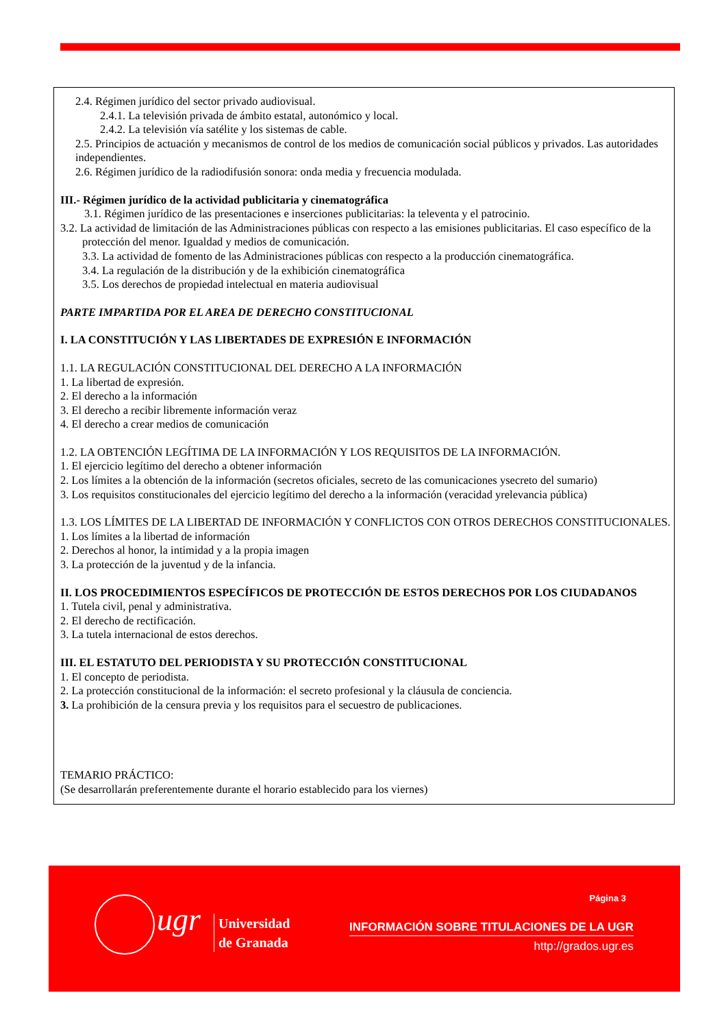2.4. Régimen jurídico del sector privado audiovisual.
2.4.1. La televisión privada de ámbito estatal, autonómico y local.
2.4.2. La televisión vía satélite y los sistemas de cable.
2.5. Principios de actuación y mecanismos de control de los medios de comunicación social públicos y privados. Las autoridades independientes.
2.6. Régimen jurídico de la radiodifusión sonora: onda media y frecuencia modulada.
III.- Régimen jurídico de la actividad publicitaria y cinematográfica
3.1. Régimen jurídico de las presentaciones e inserciones publicitarias: la televenta y el patrocinio.
3.2. La actividad de limitación de las Administraciones públicas con respecto a las emisiones publicitarias. El caso específico de la protección del menor. Igualdad y medios de comunicación.
3.3. La actividad de fomento de las Administraciones públicas con respecto a la producción cinematográfica.
3.4. La regulación de la distribución y de la exhibición cinematográfica
3.5. Los derechos de propiedad intelectual en materia audiovisual
PARTE IMPARTIDA POR EL AREA DE DERECHO CONSTITUCIONAL
I. LA CONSTITUCIÓN Y LAS LIBERTADES DE EXPRESIÓN E INFORMACIÓN
1.1. LA REGULACIÓN CONSTITUCIONAL DEL DERECHO A LA INFORMACIÓN
1. La libertad de expresión.
2. El derecho a la información
3. El derecho a recibir libremente información veraz
4. El derecho a crear medios de comunicación
1.2. LA OBTENCIÓN LEGÍTIMA DE LA INFORMACIÓN Y LOS REQUISITOS DE LA INFORMACIÓN.
1. El ejercicio legítimo del derecho a obtener información
2. Los límites a la obtención de la información (secretos oficiales, secreto de las comunicaciones ysecreto del sumario)
3. Los requisitos constitucionales del ejercicio legítimo del derecho a la información (veracidad yrelevancia pública)
1.3. LOS LÍMITES DE LA LIBERTAD DE INFORMACIÓN Y CONFLICTOS CON OTROS DERECHOS CONSTITUCIONALES.
1. Los límites a la libertad de información
2. Derechos al honor, la intimidad y a la propia imagen
3. La protección de la juventud y de la infancia.
II. LOS PROCEDIMIENTOS ESPECÍFICOS DE PROTECCIÓN DE ESTOS DERECHOS POR LOS CIUDADANOS
1. Tutela civil, penal y administrativa.
2. El derecho de rectificación.
3. La tutela internacional de estos derechos.
III. EL ESTATUTO DEL PERIODISTA Y SU PROTECCIÓN CONSTITUCIONAL
1. El concepto de periodista.
2. La protección constitucional de la información: el secreto profesional y la cláusula de conciencia.
3. La prohibición de la censura previa y los requisitos para el secuestro de publicaciones.
TEMARIO PRÁCTICO:
(Se desarrollarán preferentemente durante el horario establecido para los viernes)
ugr
Universidad
de Granada
Página 3
INFORMACIÓN SOBRE TITULACIONES DE LA UGR
http://grados.ugr.es